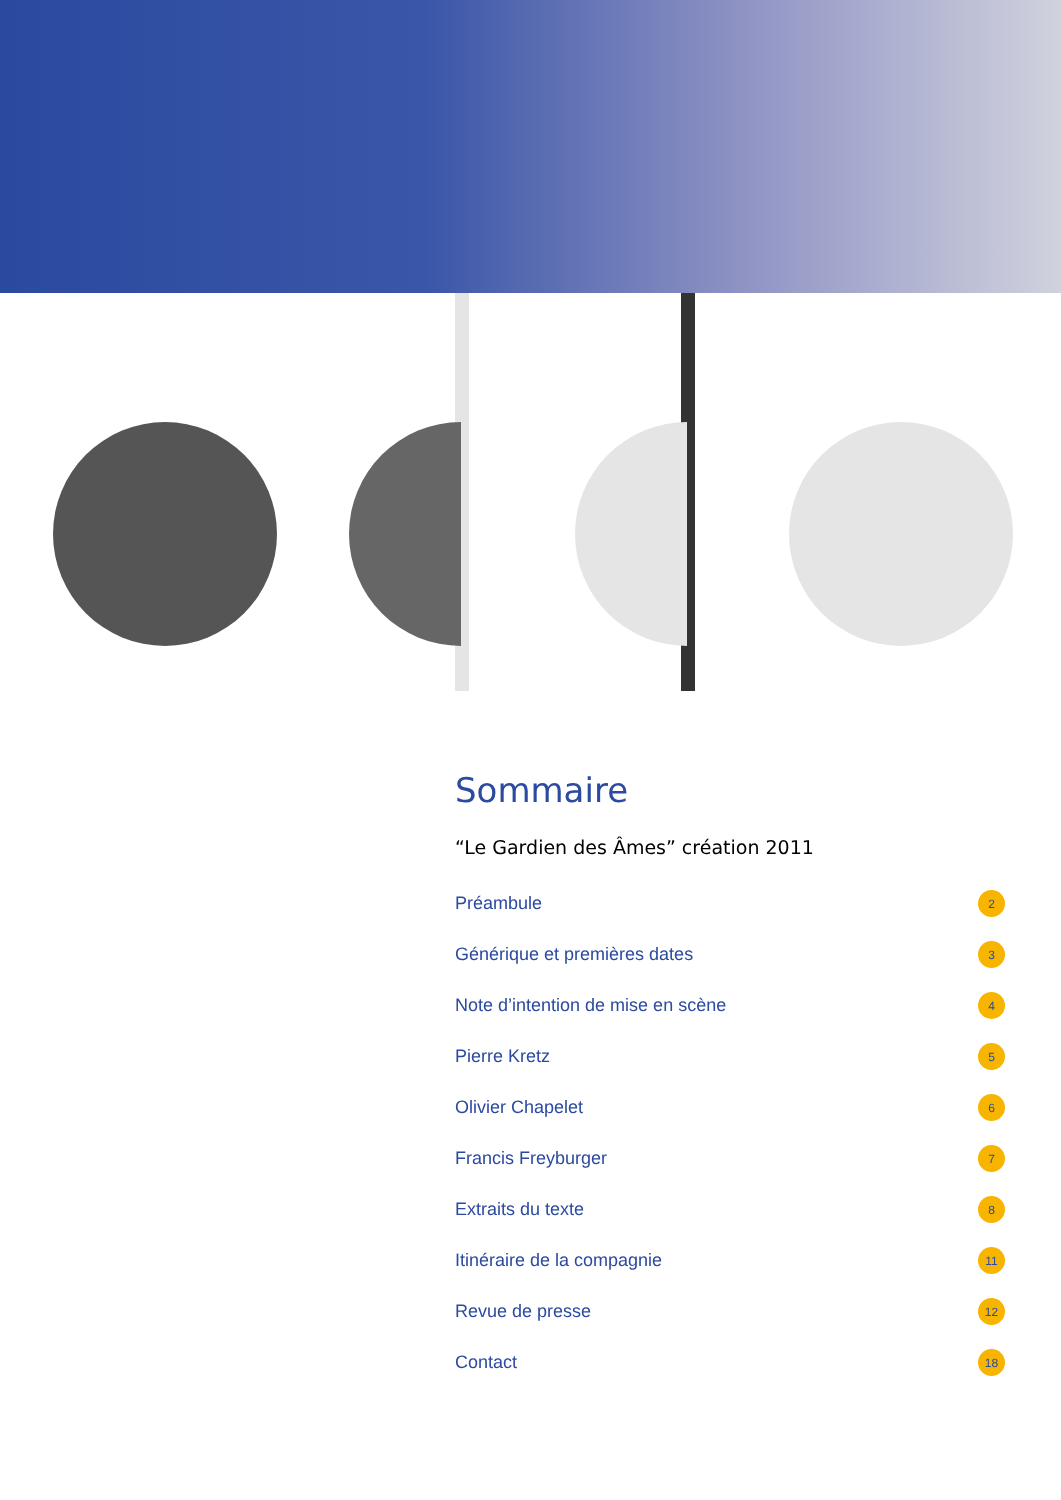Sommaire
“Le Gardien des Âmes” création 2011
Préambule 2
Générique et premières dates 3
Note d’intention de mise en scène 4
Pierre Kretz 5
Olivier Chapelet 6
Francis Freyburger 7
Extraits du texte 8
Itinéraire de la compagnie 11
Revue de presse 12
Contact 18